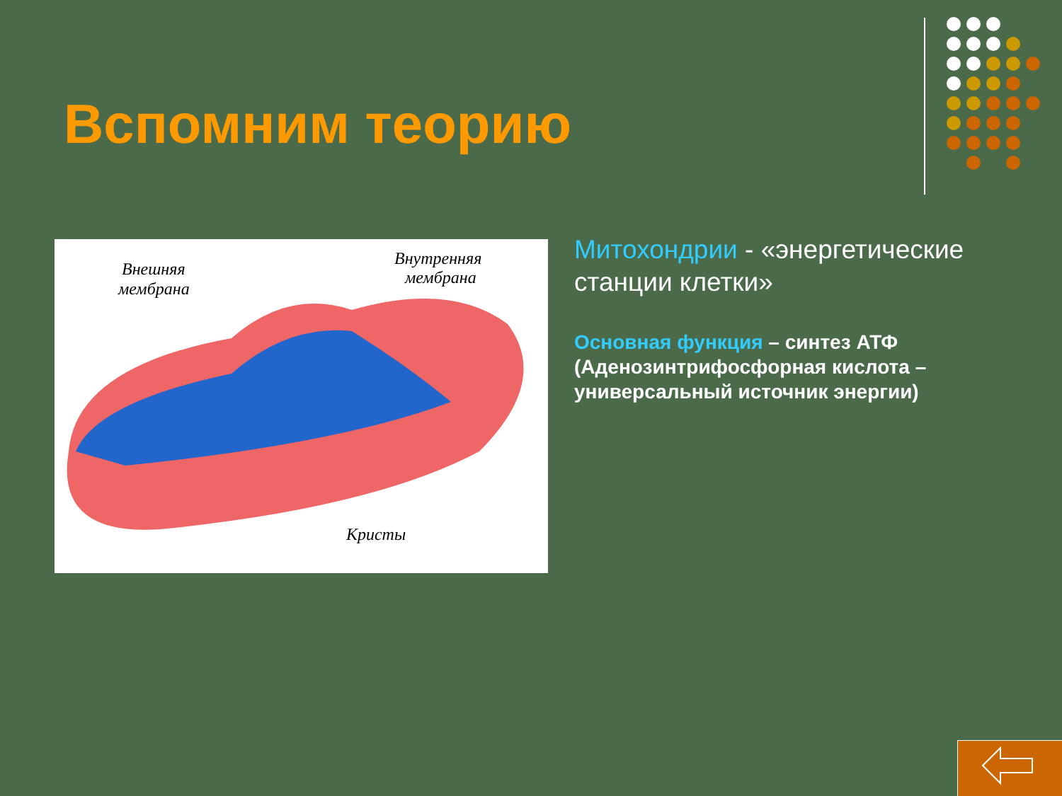Вспомним теорию
Внешняя
мембрана
Внутренняя
мембрана
Кристы
Митохондрии - «энергетические станции клетки»
Основная функция – синтез АТФ (Аденозинтрифосфорная кислота – универсальный источник энергии)